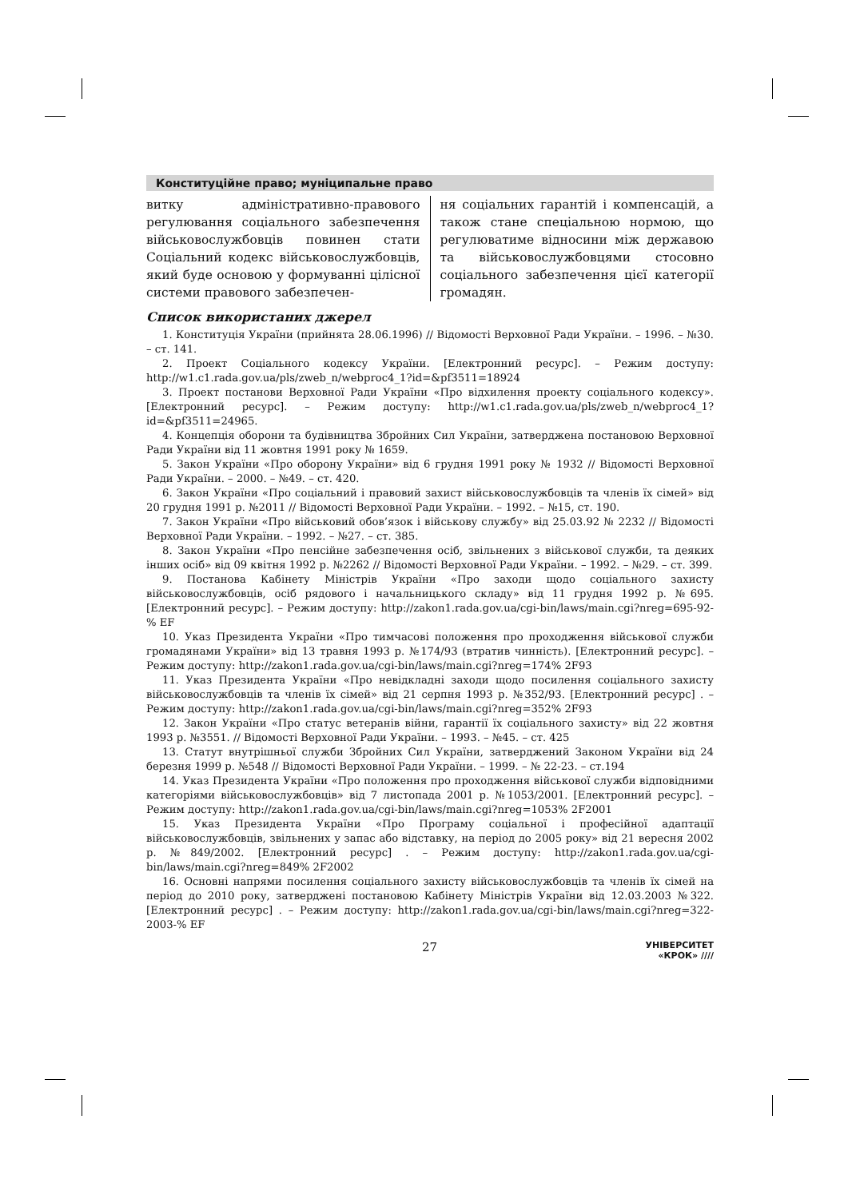Конституційне право; муніципальне право
витку адміністративно-правового регулювання соціального забезпечення військовослужбовців повинен стати Соціальний кодекс військовослужбовців, який буде основою у формуванні цілісної системи правового забезпечен-
ня соціальних гарантій і компенсацій, а також стане спеціальною нормою, що регулюватиме відносини між державою та військовослужбовцями стосовно соціального забезпечення цієї категорії громадян.
Список використаних джерел
1. Конституція України (прийнята 28.06.1996) // Відомості Верховної Ради України. – 1996. – №30. – ст. 141.
2. Проект Соціального кодексу України. [Електронний ресурс]. – Режим доступу: http://w1.c1.rada.gov.ua/pls/zweb_n/webproc4_1?id=&pf3511=18924
3. Проект постанови Верховної Ради України «Про відхилення проекту соціального кодексу». [Електронний ресурс]. – Режим доступу: http://w1.c1.rada.gov.ua/pls/zweb_n/webproc4_1?id=&pf3511=24965.
4. Концепція оборони та будівництва Збройних Сил України, затверджена постановою Верховної Ради України від 11 жовтня 1991 року № 1659.
5. Закон України «Про оборону України» від 6 грудня 1991 року № 1932 // Відомості Верховної Ради України. – 2000. – №49. – ст. 420.
6. Закон України «Про соціальний і правовий захист військовослужбовців та членів їх сімей» від 20 грудня 1991 р. №2011 // Відомості Верховної Ради України. – 1992. – №15, ст. 190.
7. Закон України «Про військовий обов’язок і військову службу» від 25.03.92 № 2232 // Відомості Верховної Ради України. – 1992. – №27. – ст. 385.
8. Закон України «Про пенсійне забезпечення осіб, звільнених з військової служби, та деяких інших осіб» від 09 квітня 1992 р. №2262 // Відомості Верховної Ради України. – 1992. – №29. – ст. 399.
9. Постанова Кабінету Міністрів України «Про заходи щодо соціального захисту військовослужбовців, осіб рядового і начальницького складу» від 11 грудня 1992 р. №695. [Електронний ресурс]. – Режим доступу: http://zakon1.rada.gov.ua/cgi-bin/laws/main.cgi?nreg=695-92-% EF
10. Указ Президента України «Про тимчасові положення про проходження військової служби громадянами України» від 13 травня 1993 р. №174/93 (втратив чинність). [Електронний ресурс]. – Режим доступу: http://zakon1.rada.gov.ua/cgi-bin/laws/main.cgi?nreg=174% 2F93
11. Указ Президента України «Про невідкладні заходи щодо посилення соціального захисту військовослужбовців та членів їх сімей» від 21 серпня 1993 р. №352/93. [Електронний ресурс] . – Режим доступу: http://zakon1.rada.gov.ua/cgi-bin/laws/main.cgi?nreg=352% 2F93
12. Закон України «Про статус ветеранів війни, гарантії їх соціального захисту» від 22 жовтня 1993 р. №3551. // Відомості Верховної Ради України. – 1993. – №45. – ст. 425
13. Статут внутрішньої служби Збройних Сил України, затверджений Законом України від 24 березня 1999 р. №548 // Відомості Верховної Ради України. – 1999. – № 22-23. – ст.194
14. Указ Президента України «Про положення про проходження військової служби відповідними категоріями військовослужбовців» від 7 листопада 2001 р. №1053/2001. [Електронний ресурс]. – Режим доступу: http://zakon1.rada.gov.ua/cgi-bin/laws/main.cgi?nreg=1053% 2F2001
15. Указ Президента України «Про Програму соціальної і професійної адаптації військовослужбовців, звільнених у запас або відставку, на період до 2005 року» від 21 вересня 2002 р. №849/2002. [Електронний ресурс] . – Режим доступу: http://zakon1.rada.gov.ua/cgi-bin/laws/main.cgi?nreg=849% 2F2002
16. Основні напрями посилення соціального захисту військовослужбовців та членів їх сімей на період до 2010 року, затверджені постановою Кабінету Міністрів України від 12.03.2003 №322. [Електронний ресурс] . – Режим доступу: http://zakon1.rada.gov.ua/cgi-bin/laws/main.cgi?nreg=322-2003-% EF
27
УНІВЕРСИТЕТ
«КРОК» ////